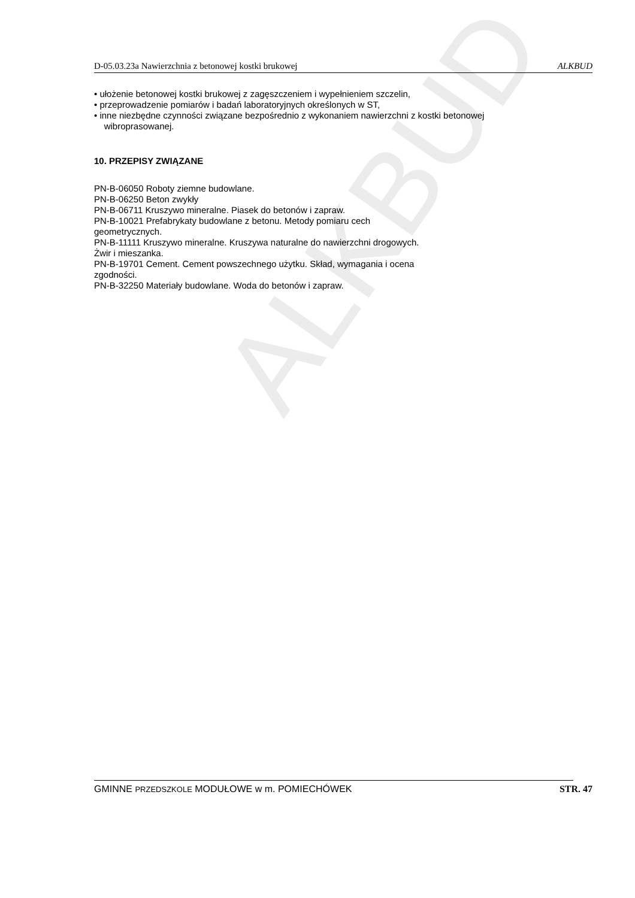ALKBUD
D-05.03.23a Nawierzchnia z betonowej kostki brukowej ALKBUD
• ułożenie betonowej kostki brukowej z zagęszczeniem i wypełnieniem szczelin,
• przeprowadzenie pomiarów i badań laboratoryjnych określonych w ST,
• inne niezbędne czynności związane bezpośrednio z wykonaniem nawierzchni z kostki betonowej
wibroprasowanej.
10. PRZEPISY ZWIĄZANE
PN-B-06050 Roboty ziemne budowlane.
PN-B-06250 Beton zwykły
PN-B-06711 Kruszywo mineralne. Piasek do betonów i zapraw.
PN-B-10021 Prefabrykaty budowlane z betonu. Metody pomiaru cech
geometrycznych.
PN-B-11111 Kruszywo mineralne. Kruszywa naturalne do nawierzchni drogowych.
Żwir i mieszanka.
PN-B-19701 Cement. Cement powszechnego użytku. Skład, wymagania i ocena
zgodności.
PN-B-32250 Materiały budowlane. Woda do betonów i zapraw.
GMINNE PRZEDSZKOLE MODUŁOWE w m. POMIECHÓWEK STR. 47